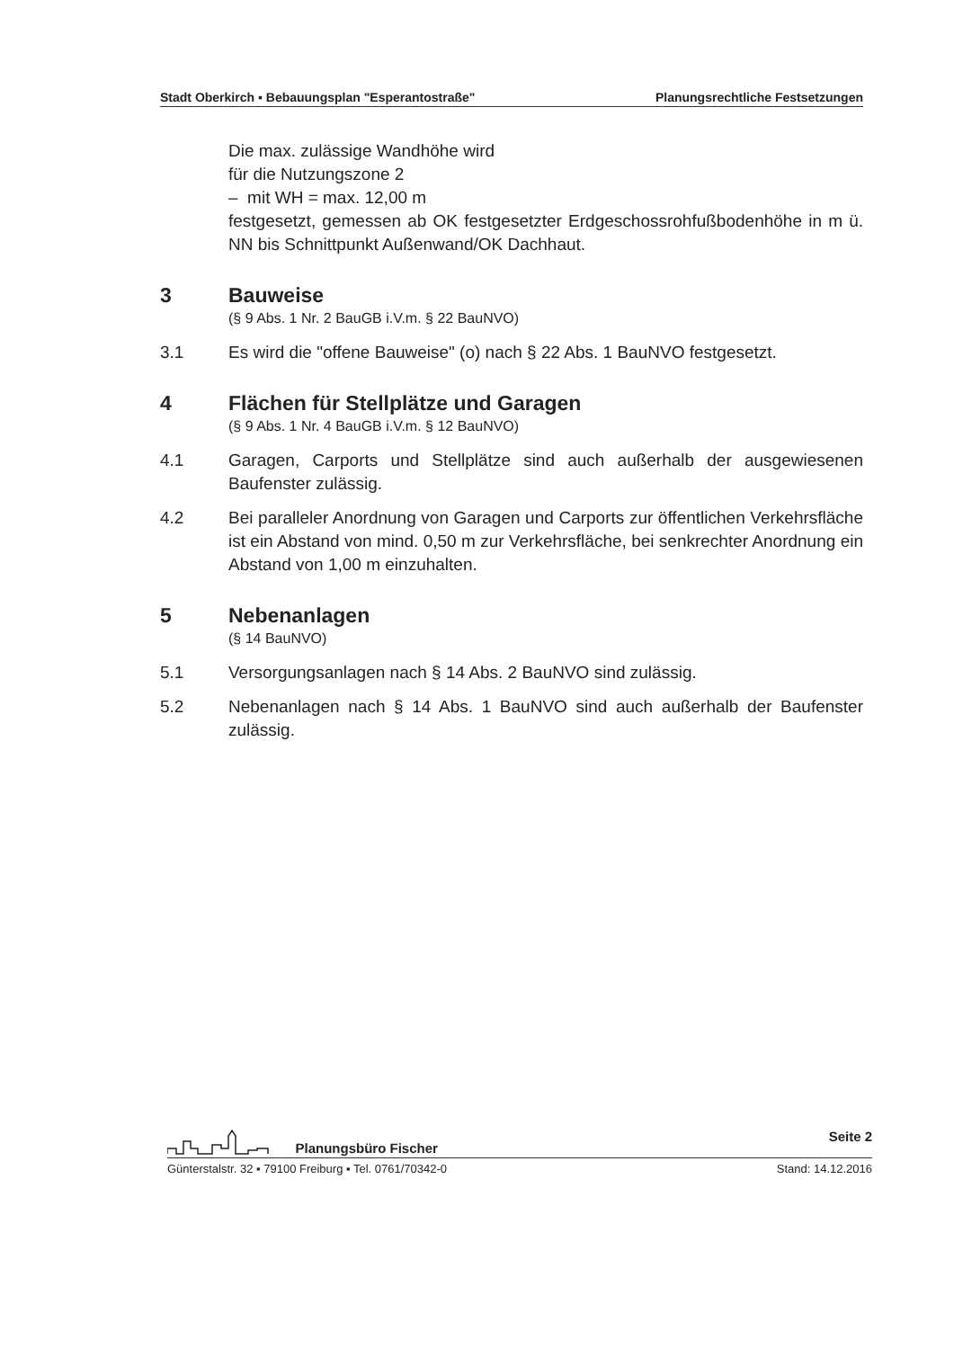Stadt Oberkirch ▪ Bebauungsplan "Esperantostraße" Planungsrechtliche Festsetzungen
Die max. zulässige Wandhöhe wird
für die Nutzungszone 2
– mit WH = max. 12,00 m
festgesetzt, gemessen ab OK festgesetzter Erdgeschossrohfußbodenhöhe in m ü. NN bis Schnittpunkt Außenwand/OK Dachhaut.
3 Bauweise
(§ 9 Abs. 1 Nr. 2 BauGB i.V.m. § 22 BauNVO)
3.1 Es wird die "offene Bauweise" (o) nach § 22 Abs. 1 BauNVO festgesetzt.
4 Flächen für Stellplätze und Garagen
(§ 9 Abs. 1 Nr. 4 BauGB i.V.m. § 12 BauNVO)
4.1 Garagen, Carports und Stellplätze sind auch außerhalb der ausgewiesenen Baufenster zulässig.
4.2 Bei paralleler Anordnung von Garagen und Carports zur öffentlichen Verkehrsfläche ist ein Abstand von mind. 0,50 m zur Verkehrsfläche, bei senkrechter Anordnung ein Abstand von 1,00 m einzuhalten.
5 Nebenanlagen
(§ 14 BauNVO)
5.1 Versorgungsanlagen nach § 14 Abs. 2 BauNVO sind zulässig.
5.2 Nebenanlagen nach § 14 Abs. 1 BauNVO sind auch außerhalb der Baufenster zulässig.
Planungsbüro Fischer Seite 2
Günterstalstr. 32 ▪ 79100 Freiburg ▪ Tel. 0761/70342-0 Stand: 14.12.2016